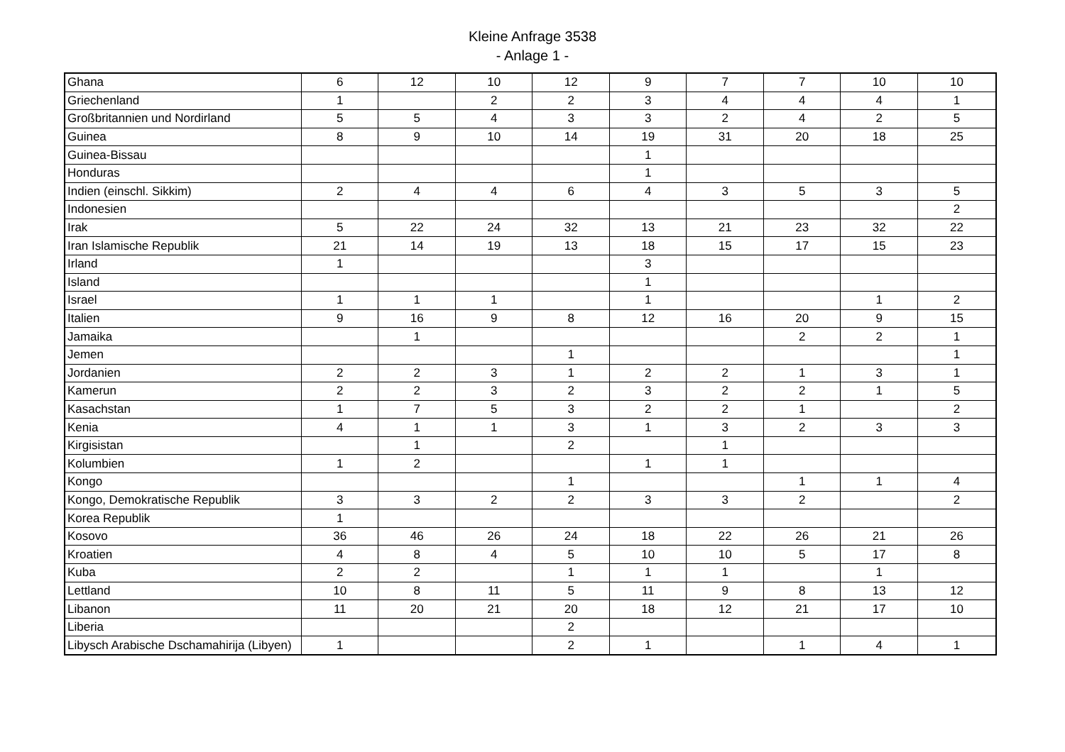Kleine Anfrage 3538
- Anlage 1 -
| Ghana | 6 | 12 | 10 | 12 | 9 | 7 | 7 | 10 | 10 |
| Griechenland | 1 | | 2 | 2 | 3 | 4 | 4 | 4 | 1 |
| Großbritannien und Nordirland | 5 | 5 | 4 | 3 | 3 | 2 | 4 | 2 | 5 |
| Guinea | 8 | 9 | 10 | 14 | 19 | 31 | 20 | 18 | 25 |
| Guinea-Bissau | | | | | 1 | | | | |
| Honduras | | | | | 1 | | | | |
| Indien (einschl. Sikkim) | 2 | 4 | 4 | 6 | 4 | 3 | 5 | 3 | 5 |
| Indonesien | | | | | | | | | 2 |
| Irak | 5 | 22 | 24 | 32 | 13 | 21 | 23 | 32 | 22 |
| Iran Islamische Republik | 21 | 14 | 19 | 13 | 18 | 15 | 17 | 15 | 23 |
| Irland | 1 | | | | 3 | | | | |
| Island | | | | | 1 | | | | |
| Israel | 1 | 1 | 1 | | 1 | | | 1 | 2 |
| Italien | 9 | 16 | 9 | 8 | 12 | 16 | 20 | 9 | 15 |
| Jamaika | | 1 | | | | | 2 | 2 | 1 |
| Jemen | | | | 1 | | | | | 1 |
| Jordanien | 2 | 2 | 3 | 1 | 2 | 2 | 1 | 3 | 1 |
| Kamerun | 2 | 2 | 3 | 2 | 3 | 2 | 2 | 1 | 5 |
| Kasachstan | 1 | 7 | 5 | 3 | 2 | 2 | 1 | | 2 |
| Kenia | 4 | 1 | 1 | 3 | 1 | 3 | 2 | 3 | 3 |
| Kirgisistan | | 1 | | 2 | | 1 | | | |
| Kolumbien | 1 | 2 | | | 1 | 1 | | | |
| Kongo | | | | 1 | | | 1 | 1 | 4 |
| Kongo, Demokratische Republik | 3 | 3 | 2 | 2 | 3 | 3 | 2 | | 2 |
| Korea Republik | 1 | | | | | | | | |
| Kosovo | 36 | 46 | 26 | 24 | 18 | 22 | 26 | 21 | 26 |
| Kroatien | 4 | 8 | 4 | 5 | 10 | 10 | 5 | 17 | 8 |
| Kuba | 2 | 2 | | 1 | 1 | 1 | | 1 | |
| Lettland | 10 | 8 | 11 | 5 | 11 | 9 | 8 | 13 | 12 |
| Libanon | 11 | 20 | 21 | 20 | 18 | 12 | 21 | 17 | 10 |
| Liberia | | | | 2 | | | | | |
| Libysch Arabische Dschamahirija (Libyen) | 1 | | | 2 | 1 | | 1 | 4 | 1 |